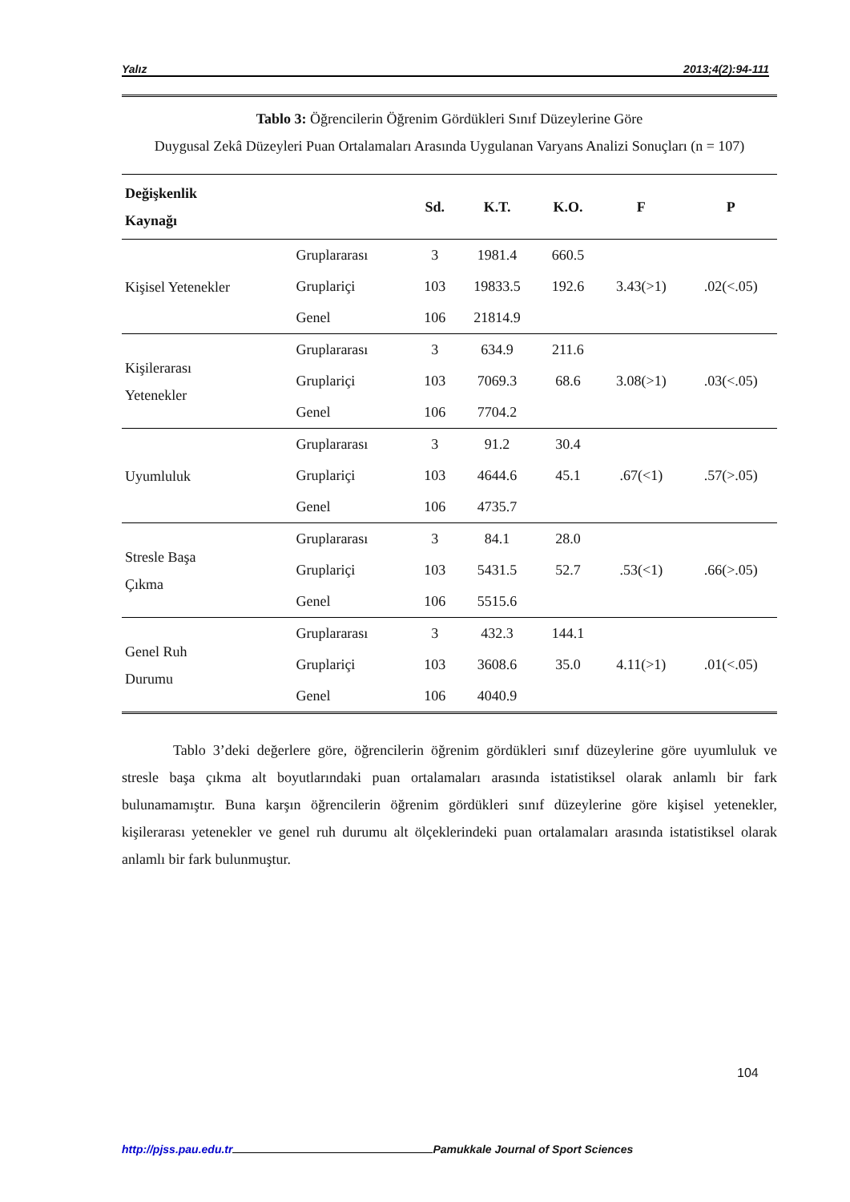Yalız 2013;4(2):94-111
Tablo 3: Öğrencilerin Öğrenim Gördükleri Sınıf Düzeylerine Göre
Duygusal Zekâ Düzeyleri Puan Ortalamaları Arasında Uygulanan Varyans Analizi Sonuçları (n = 107)
| Değişkenlik Kaynağı | | Sd. | K.T. | K.O. | F | P |
| --- | --- | --- | --- | --- | --- | --- |
| Kişisel Yetenekler | Gruplararası | 3 | 1981.4 | 660.5 | 3.43(>1) | .02(<.05) |
| | Gruplariçi | 103 | 19833.5 | 192.6 | | |
| | Genel | 106 | 21814.9 | | | |
| Kişilerarası Yetenekler | Gruplararası | 3 | 634.9 | 211.6 | 3.08(>1) | .03(<.05) |
| | Gruplariçi | 103 | 7069.3 | 68.6 | | |
| | Genel | 106 | 7704.2 | | | |
| Uyumluluk | Gruplararası | 3 | 91.2 | 30.4 | .67(<1) | .57(>.05) |
| | Gruplariçi | 103 | 4644.6 | 45.1 | | |
| | Genel | 106 | 4735.7 | | | |
| Stresle Başa Çıkma | Gruplararası | 3 | 84.1 | 28.0 | .53(<1) | .66(>.05) |
| | Gruplariçi | 103 | 5431.5 | 52.7 | | |
| | Genel | 106 | 5515.6 | | | |
| Genel Ruh Durumu | Gruplararası | 3 | 432.3 | 144.1 | 4.11(>1) | .01(<.05) |
| | Gruplariçi | 103 | 3608.6 | 35.0 | | |
| | Genel | 106 | 4040.9 | | | |
Tablo 3’deki değerlere göre, öğrencilerin öğrenim gördükleri sınıf düzeylerine göre uyumluluk ve stresle başa çıkma alt boyutlarındaki puan ortalamaları arasında istatistiksel olarak anlamlı bir fark bulunamamıştır. Buna karşın öğrencilerin öğrenim gördükleri sınıf düzeylerine göre kişisel yetenekler, kişilerarası yetenekler ve genel ruh durumu alt ölçeklerindeki puan ortalamaları arasında istatistiksel olarak anlamlı bir fark bulunmuştur.
104
http://pjss.pau.edu.tr Pamukkale Journal of Sport Sciences